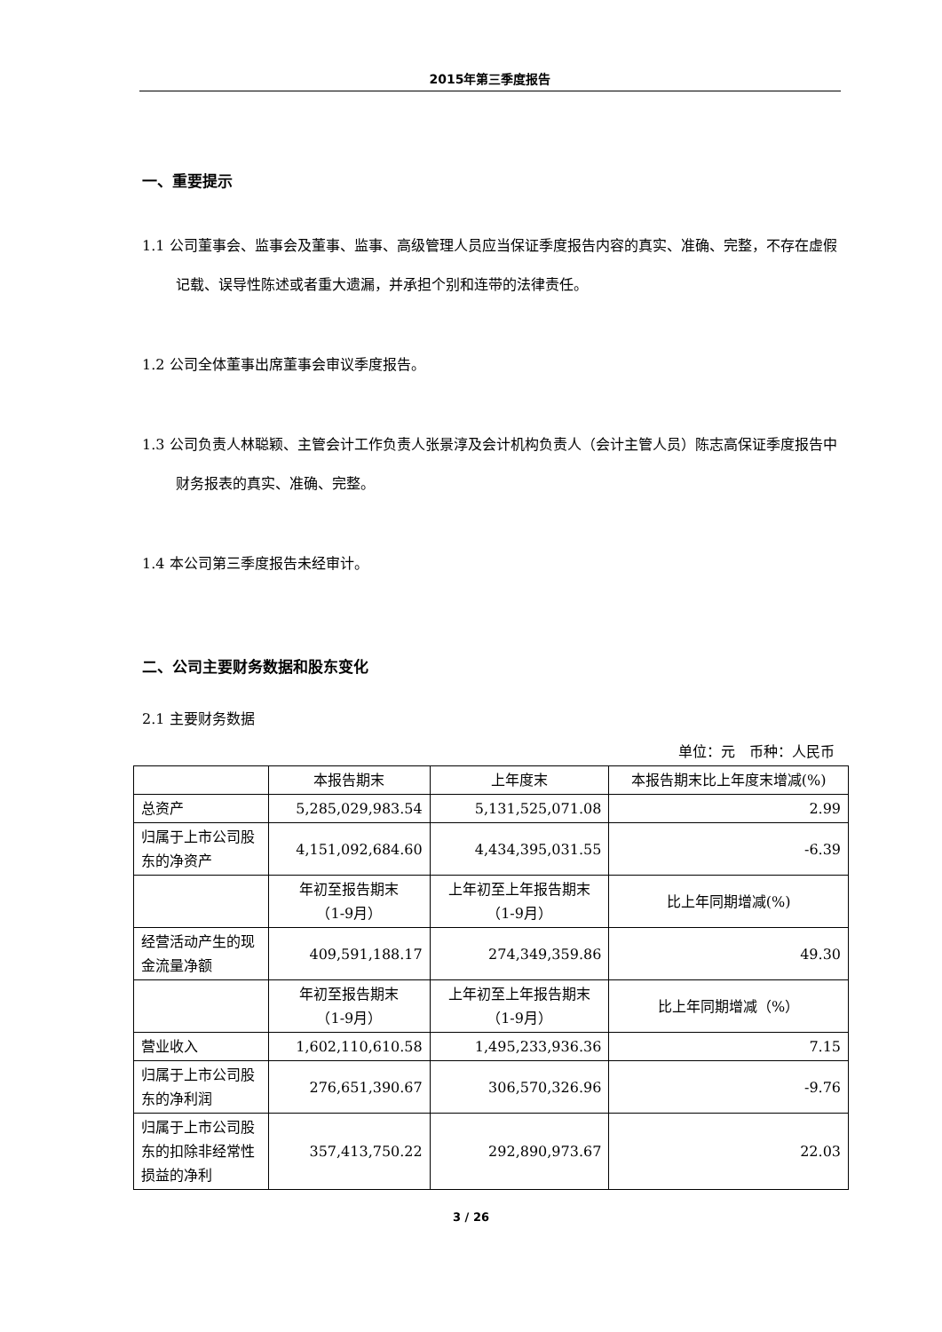2015年第三季度报告
一、重要提示
1.1 公司董事会、监事会及董事、监事、高级管理人员应当保证季度报告内容的真实、准确、完整，不存在虚假记载、误导性陈述或者重大遗漏，并承担个别和连带的法律责任。
1.2 公司全体董事出席董事会审议季度报告。
1.3 公司负责人林聪颖、主管会计工作负责人张景淳及会计机构负责人（会计主管人员）陈志高保证季度报告中财务报表的真实、准确、完整。
1.4 本公司第三季度报告未经审计。
二、公司主要财务数据和股东变化
2.1 主要财务数据
单位：元　币种：人民币
| | 本报告期末 | 上年度末 | 本报告期末比上年度末增减(%) |
| 总资产 | 5,285,029,983.54 | 5,131,525,071.08 | 2.99 |
| 归属于上市公司股东的净资产 | 4,151,092,684.60 | 4,434,395,031.55 | -6.39 |
| | 年初至报告期末 （1-9月） | 上年初至上年报告期末 （1-9月） | 比上年同期增减(%) |
| 经营活动产生的现金流量净额 | 409,591,188.17 | 274,349,359.86 | 49.30 |
| | 年初至报告期末 （1-9月） | 上年初至上年报告期末 （1-9月） | 比上年同期增减（%） |
| 营业收入 | 1,602,110,610.58 | 1,495,233,936.36 | 7.15 |
| 归属于上市公司股东的净利润 | 276,651,390.67 | 306,570,326.96 | -9.76 |
| 归属于上市公司股东的扣除非经常性损益的净利 | 357,413,750.22 | 292,890,973.67 | 22.03 |
3 / 26